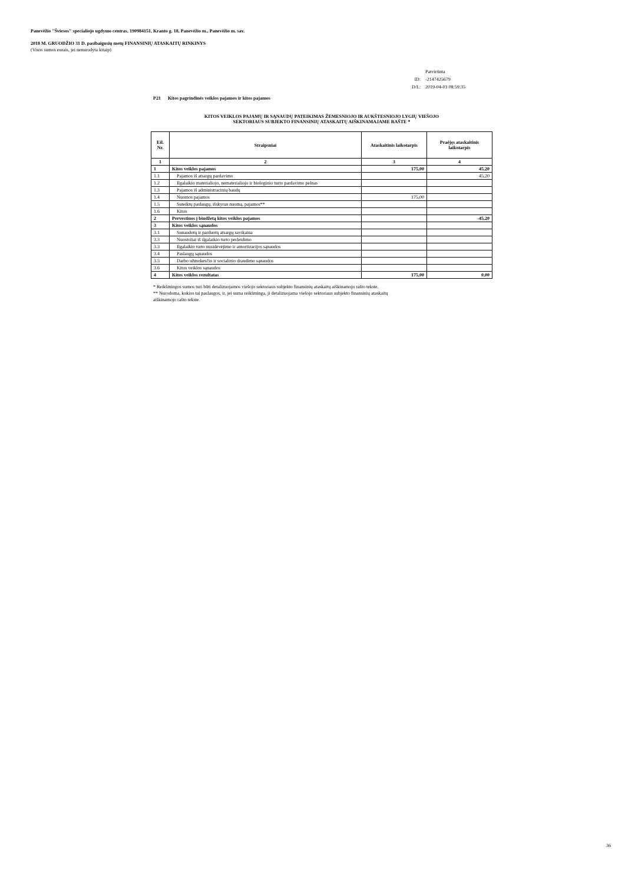Panevėžio "Šviesos" specialiojo ugdymo centras, 190984151, Kranto g. 18, Panevėžio m., Panevėžio m. sav.
2018 M. GRUODŽIO 31 D. pasibaigusių metų FINANSINIŲ ATASKAITŲ RINKINYS
(Visos sumos eurais, jei nenurodyta kitaip)
| | Patvirtinta |
| ID: | -2147425679 |
| D/L: | 2019-04-03 08:59:35 |
P21 Kitos pagrindinės veiklos pajamos ir kitos pajamos
KITOS VEIKLOS PAJAMŲ IR SĄNAUDŲ PATEIKIMAS ŽEMESNIOJO IR AUKŠTESNIOJO LYGIŲ VIEŠOJO
SEKTORIAUS SUBJEKTO FINANSINIŲ ATASKAITŲ AIŠKINAMAJAME RAŠTE *
| Eil. Nr. | Straipsniai | Ataskaitinis laikotarpis | Praėjęs ataskaitinis laikotarpis |
| --- | --- | --- | --- |
| 1 | 2 | 3 | 4 |
| 1 | Kitos veiklos pajamos | 175,00 | 45,20 |
| 1.1 | Pajamos iš atsargų pardavimo | | 45,20 |
| 1.2 | Ilgalaikio materialiojo, nematerialiojo ir biologinio turto pardavimo pelnas | | |
| 1.3 | Pajamos iš administracinių baudų | | |
| 1.4 | Nuomos pajamos | 175,00 | |
| 1.5 | Suteiktų paslaugų, išskyrus nuomą, pajamos** | | |
| 1.6 | Kitos | | |
| 2 | Pervestinos į biudžetą kitos veiklos pajamos | | -45,20 |
| 3 | Kitos veiklos sąnaudos | | |
| 3.1 | Sunaudotų ir parduotų atsargų savikaina | | |
| 3.3 | Nuostoliai iš ilgalaikio turto perleidimo | | |
| 3.3 | Ilgalaikio turto nusidėvėjimo ir amortizacijos sąnaudos | | |
| 3.4 | Paslaugų sąnaudos | | |
| 3.5 | Darbo užmokesčio ir socialinio draudimo sąnaudos | | |
| 3.6 | Kitos veiklos sąnaudos | | |
| 4 | Kitos veiklos rezultatas | 175,00 | 0,00 |
* Reikšmingos sumos turi būti detalizuojamos viešojo sektoriaus subjekto finansinių ataskaitų aiškinamojo rašto tekste.
** Nurodoma, kokios tai paslaugos, ir, jei suma reikšminga, ji detalizuojama viešojo sektoriaus subjekto finansinių ataskaitų
aiškinamojo rašto tekste.
36